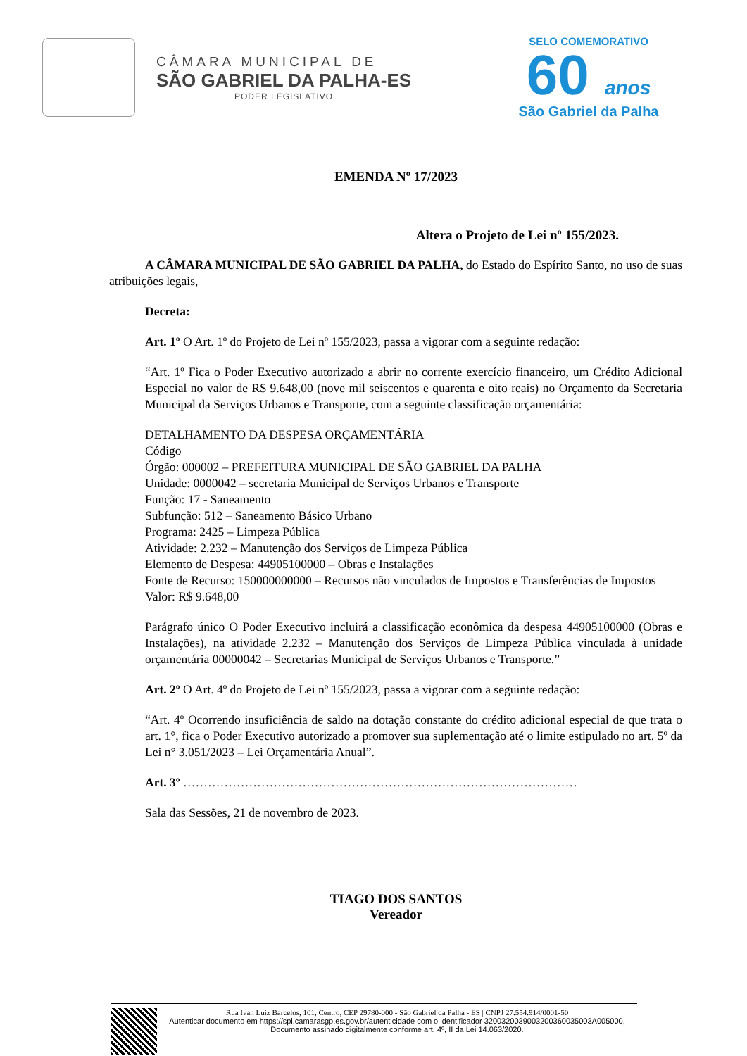CÂMARA MUNICIPAL DE
SÃO GABRIEL DA PALHA-ES
PODER LEGISLATIVO
SELO COMEMORATIVO
60 anos
São Gabriel da Palha
EMENDA Nº 17/2023
Altera o Projeto de Lei nº 155/2023.
A CÂMARA MUNICIPAL DE SÃO GABRIEL DA PALHA, do Estado do Espírito Santo, no uso de suas atribuições legais,
Decreta:
Art. 1º O Art. 1º do Projeto de Lei nº 155/2023, passa a vigorar com a seguinte redação:
“Art. 1º Fica o Poder Executivo autorizado a abrir no corrente exercício financeiro, um Crédito Adicional Especial no valor de R$ 9.648,00 (nove mil seiscentos e quarenta e oito reais) no Orçamento da Secretaria Municipal da Serviços Urbanos e Transporte, com a seguinte classificação orçamentária:
DETALHAMENTO DA DESPESA ORÇAMENTÁRIA
Código
Órgão: 000002 – PREFEITURA MUNICIPAL DE SÃO GABRIEL DA PALHA
Unidade: 0000042 – secretaria Municipal de Serviços Urbanos e Transporte
Função: 17 - Saneamento
Subfunção: 512 – Saneamento Básico Urbano
Programa: 2425 – Limpeza Pública
Atividade: 2.232 – Manutenção dos Serviços de Limpeza Pública
Elemento de Despesa: 44905100000 – Obras e Instalações
Fonte de Recurso: 150000000000 – Recursos não vinculados de Impostos e Transferências de Impostos
Valor: R$ 9.648,00
Parágrafo único O Poder Executivo incluirá a classificação econômica da despesa 44905100000 (Obras e Instalações), na atividade 2.232 – Manutenção dos Serviços de Limpeza Pública vinculada à unidade orçamentária 00000042 – Secretarias Municipal de Serviços Urbanos e Transporte.”
Art. 2º O Art. 4º do Projeto de Lei nº 155/2023, passa a vigorar com a seguinte redação:
“Art. 4º Ocorrendo insuficiência de saldo na dotação constante do crédito adicional especial de que trata o art. 1°, fica o Poder Executivo autorizado a promover sua suplementação até o limite estipulado no art. 5º da Lei n° 3.051/2023 – Lei Orçamentária Anual”.
Art. 3º ……………………………………………………………………………………
Sala das Sessões, 21 de novembro de 2023.
TIAGO DOS SANTOS
Vereador
Rua Ivan Luiz Barcelos, 101, Centro, CEP 29780-000 - São Gabriel da Palha - ES | CNPJ 27.554.914/0001-50
Autenticar documento em https://spl.camarasgp.es.gov.br/autenticidade com o identificador 3200320039003200360035003A005000, Documento assinado digitalmente conforme art. 4º, II da Lei 14.063/2020.